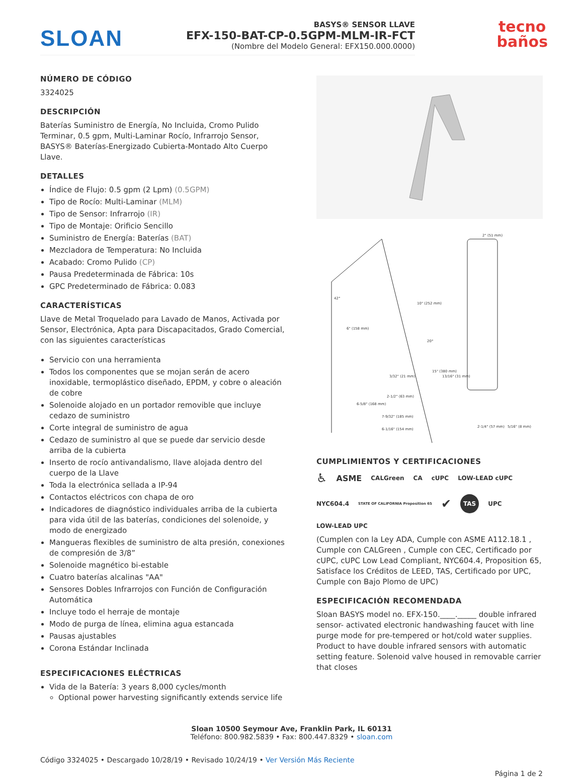tecno
baños
SLOAN
BASYS® SENSOR LLAVE
EFX-150-BAT-CP-0.5GPM-MLM-IR-FCT
(Nombre del Modelo General: EFX150.000.0000)
NÚMERO DE CÓDIGO
3324025
DESCRIPCIÓN
Baterías Suministro de Energía, No Incluida, Cromo Pulido Terminar, 0.5 gpm, Multi-Laminar Rocío, Infrarrojo Sensor, BASYS® Baterías-Energizado Cubierta-Montado Alto Cuerpo Llave.
DETALLES
Índice de Flujo: 0.5 gpm (2 Lpm) (0.5GPM)
Tipo de Rocío: Multi-Laminar (MLM)
Tipo de Sensor: Infrarrojo (IR)
Tipo de Montaje: Orificio Sencillo
Suministro de Energía: Baterías (BAT)
Mezcladora de Temperatura: No Incluida
Acabado: Cromo Pulido (CP)
Pausa Predeterminada de Fábrica: 10s
GPC Predeterminado de Fábrica: 0.083
CARACTERÍSTICAS
Llave de Metal Troquelado para Lavado de Manos, Activada por Sensor, Electrónica, Apta para Discapacitados, Grado Comercial, con las siguientes características
Servicio con una herramienta
Todos los componentes que se mojan serán de acero inoxidable, termoplástico diseñado, EPDM, y cobre o aleación de cobre
Solenoide alojado en un portador removible que incluye cedazo de suministro
Corte integral de suministro de agua
Cedazo de suministro al que se puede dar servicio desde arriba de la cubierta
Inserto de rocío antivandalismo, llave alojada dentro del cuerpo de la Llave
Toda la electrónica sellada a IP-94
Contactos eléctricos con chapa de oro
Indicadores de diagnóstico individuales arriba de la cubierta para vida útil de las baterías, condiciones del solenoide, y modo de energizado
Mangueras flexibles de suministro de alta presión, conexiones de compresión de 3/8”
Solenoide magnético bi-estable
Cuatro baterías alcalinas "AA"
Sensores Dobles Infrarrojos con Función de Configuración Automática
Incluye todo el herraje de montaje
Modo de purga de línea, elimina agua estancada
Pausas ajustables
Corona Estándar Inclinada
ESPECIFICACIONES ELÉCTRICAS
Vida de la Batería: 3 years 8,000 cycles/month
Optional power harvesting significantly extends service life
10" (252 mm)
6" (158 mm)
15" (380 mm)
2" (51 mm)
2-1/4" (57 mm)
5/16" (8 mm)
6-5/8" (168 mm)
7-9/32" (185 mm)
6-1/16" (154 mm)
2-1/2" (63 mm)
3/32" (21 mm)
13/16" (31 mm)
20°
42°
CUMPLIMIENTOS Y CERTIFICACIONES
♿ ASME CALGreen CA cUPC LOW-LEAD cUPC NYC604.4 STATE OF CALIFORNIA Proposition 65 ✔ TAS UPC LOW-LEAD UPC
(Cumplen con la Ley ADA, Cumple con ASME A112.18.1 , Cumple con CALGreen , Cumple con CEC, Certificado por cUPC, cUPC Low Lead Compliant, NYC604.4, Proposition 65, Satisface los Créditos de LEED, TAS, Certificado por UPC, Cumple con Bajo Plomo de UPC)
ESPECIFICACIÓN RECOMENDADA
Sloan BASYS model no. EFX-150.____._____ double infrared sensor- activated electronic handwashing faucet with line purge mode for pre-tempered or hot/cold water supplies. Product to have double infrared sensors with automatic setting feature. Solenoid valve housed in removable carrier that closes
Sloan 10500 Seymour Ave, Franklin Park, IL 60131
Teléfono: 800.982.5839 • Fax: 800.447.8329 • sloan.com
Código 3324025 • Descargado 10/28/19 • Revisado 10/24/19 • Ver Versión Más Reciente
Página 1 de 2